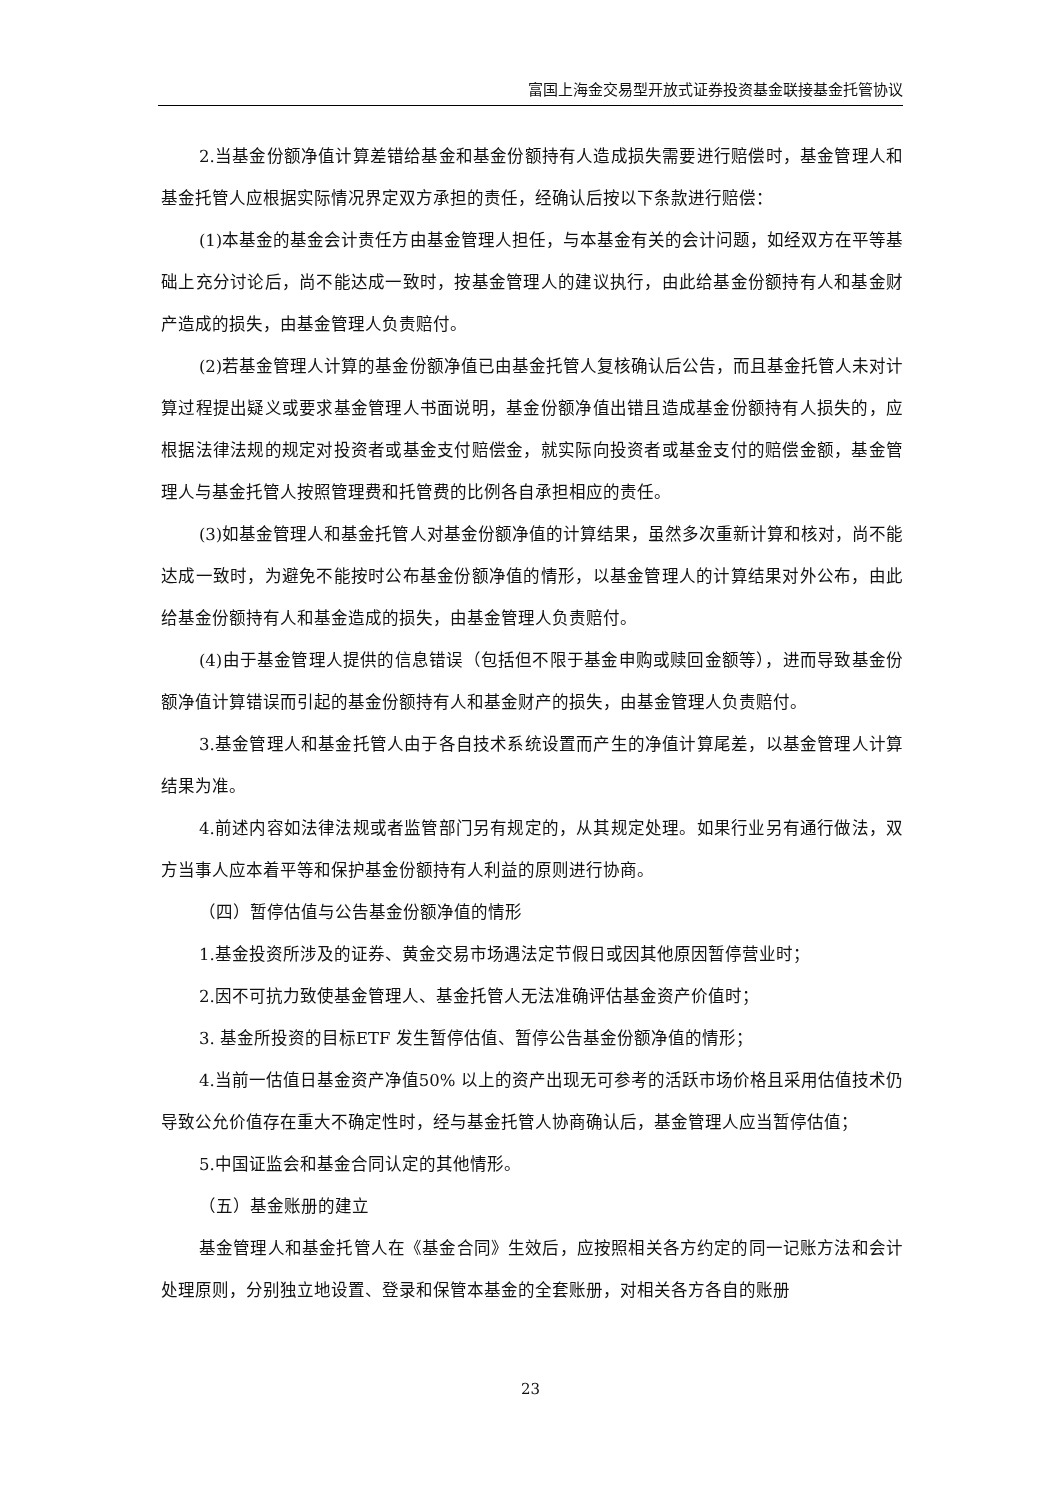富国上海金交易型开放式证券投资基金联接基金托管协议
2.当基金份额净值计算差错给基金和基金份额持有人造成损失需要进行赔偿时，基金管理人和基金托管人应根据实际情况界定双方承担的责任，经确认后按以下条款进行赔偿：
(1)本基金的基金会计责任方由基金管理人担任，与本基金有关的会计问题，如经双方在平等基础上充分讨论后，尚不能达成一致时，按基金管理人的建议执行，由此给基金份额持有人和基金财产造成的损失，由基金管理人负责赔付。
(2)若基金管理人计算的基金份额净值已由基金托管人复核确认后公告，而且基金托管人未对计算过程提出疑义或要求基金管理人书面说明，基金份额净值出错且造成基金份额持有人损失的，应根据法律法规的规定对投资者或基金支付赔偿金，就实际向投资者或基金支付的赔偿金额，基金管理人与基金托管人按照管理费和托管费的比例各自承担相应的责任。
(3)如基金管理人和基金托管人对基金份额净值的计算结果，虽然多次重新计算和核对，尚不能达成一致时，为避免不能按时公布基金份额净值的情形，以基金管理人的计算结果对外公布，由此给基金份额持有人和基金造成的损失，由基金管理人负责赔付。
(4)由于基金管理人提供的信息错误（包括但不限于基金申购或赎回金额等），进而导致基金份额净值计算错误而引起的基金份额持有人和基金财产的损失，由基金管理人负责赔付。
3.基金管理人和基金托管人由于各自技术系统设置而产生的净值计算尾差，以基金管理人计算结果为准。
4.前述内容如法律法规或者监管部门另有规定的，从其规定处理。如果行业另有通行做法，双方当事人应本着平等和保护基金份额持有人利益的原则进行协商。
（四）暂停估值与公告基金份额净值的情形
1.基金投资所涉及的证券、黄金交易市场遇法定节假日或因其他原因暂停营业时；
2.因不可抗力致使基金管理人、基金托管人无法准确评估基金资产价值时；
3. 基金所投资的目标ETF 发生暂停估值、暂停公告基金份额净值的情形；
4.当前一估值日基金资产净值50% 以上的资产出现无可参考的活跃市场价格且采用估值技术仍导致公允价值存在重大不确定性时，经与基金托管人协商确认后，基金管理人应当暂停估值；
5.中国证监会和基金合同认定的其他情形。
（五）基金账册的建立
基金管理人和基金托管人在《基金合同》生效后，应按照相关各方约定的同一记账方法和会计处理原则，分别独立地设置、登录和保管本基金的全套账册，对相关各方各自的账册
23